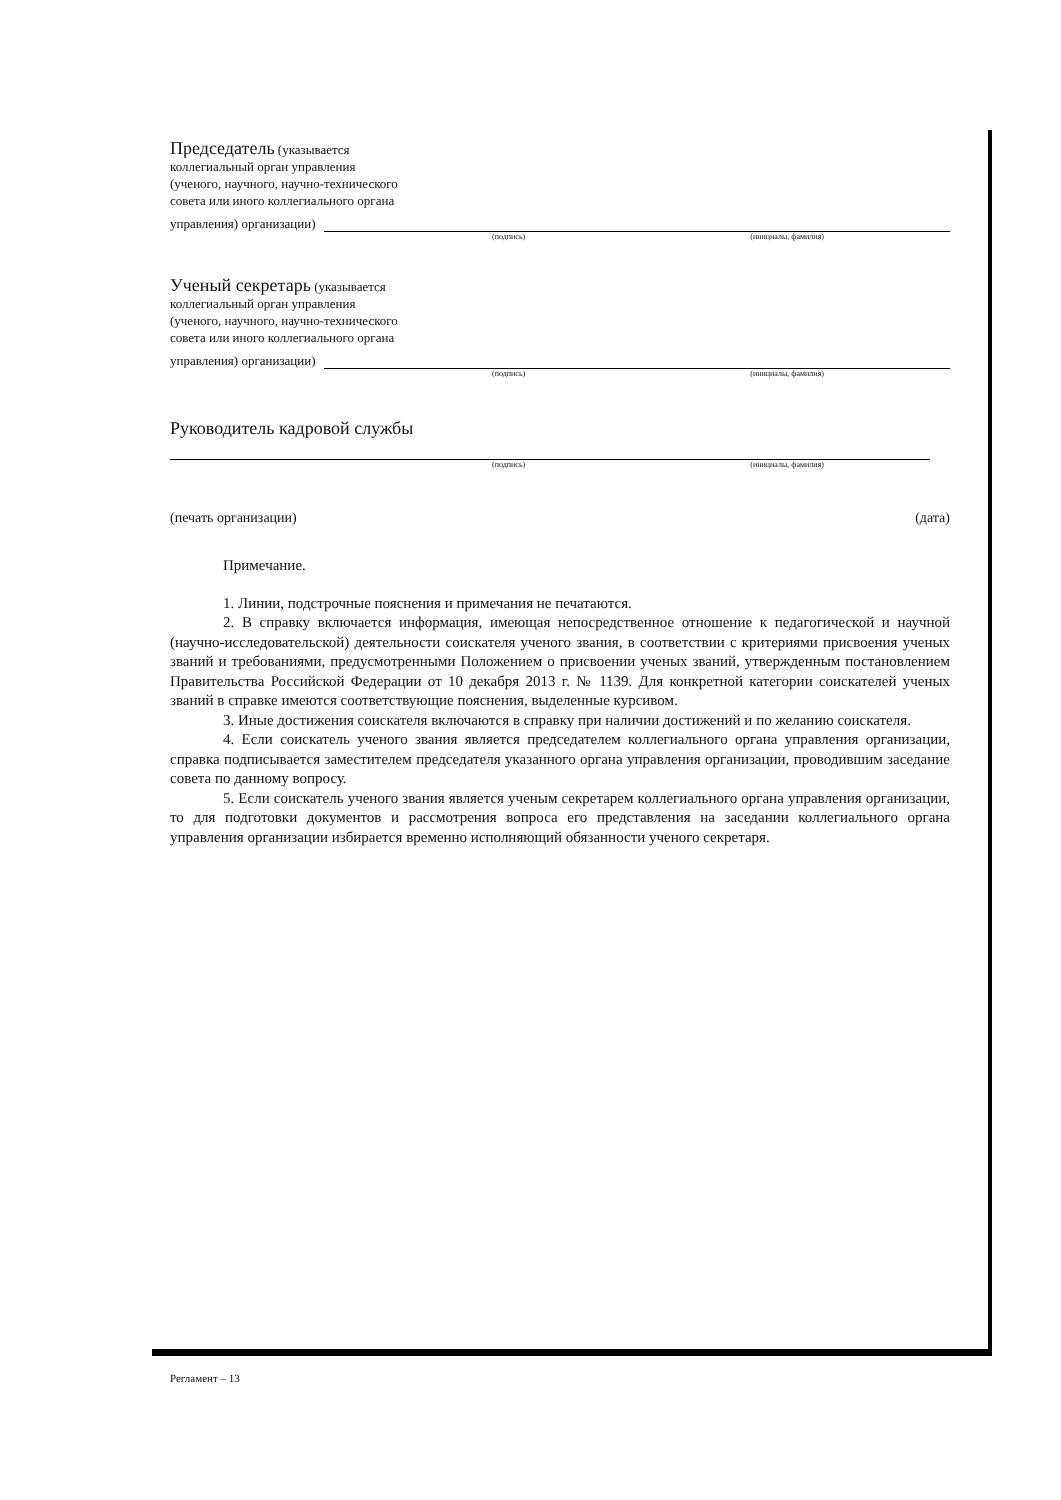Председатель (указывается
коллегиальный орган управления
(ученого, научного, научно-технического
совета или иного коллегиального органа
управления) организации)
(подпись) (инициалы, фамилия)
Ученый секретарь (указывается
коллегиальный орган управления
(ученого, научного, научно-технического
совета или иного коллегиального органа
управления) организации)
(подпись) (инициалы, фамилия)
Руководитель кадровой службы
(подпись) (инициалы, фамилия)
(печать организации) (дата)
Примечание.
1. Линии, подстрочные пояснения и примечания не печатаются.
2. В справку включается информация, имеющая непосредственное отношение к педагогической и научной (научно-исследовательской) деятельности соискателя ученого звания, в соответствии с критериями присвоения ученых званий и требованиями, предусмотренными Положением о присвоении ученых званий, утвержденным постановлением Правительства Российской Федерации от 10 декабря 2013 г. № 1139. Для конкретной категории соискателей ученых званий в справке имеются соответствующие пояснения, выделенные курсивом.
3. Иные достижения соискателя включаются в справку при наличии достижений и по желанию соискателя.
4. Если соискатель ученого звания является председателем коллегиального органа управления организации, справка подписывается заместителем председателя указанного органа управления организации, проводившим заседание совета по данному вопросу.
5. Если соискатель ученого звания является ученым секретарем коллегиального органа управления организации, то для подготовки документов и рассмотрения вопроса его представления на заседании коллегиального органа управления организации избирается временно исполняющий обязанности ученого секретаря.
Регламент – 13